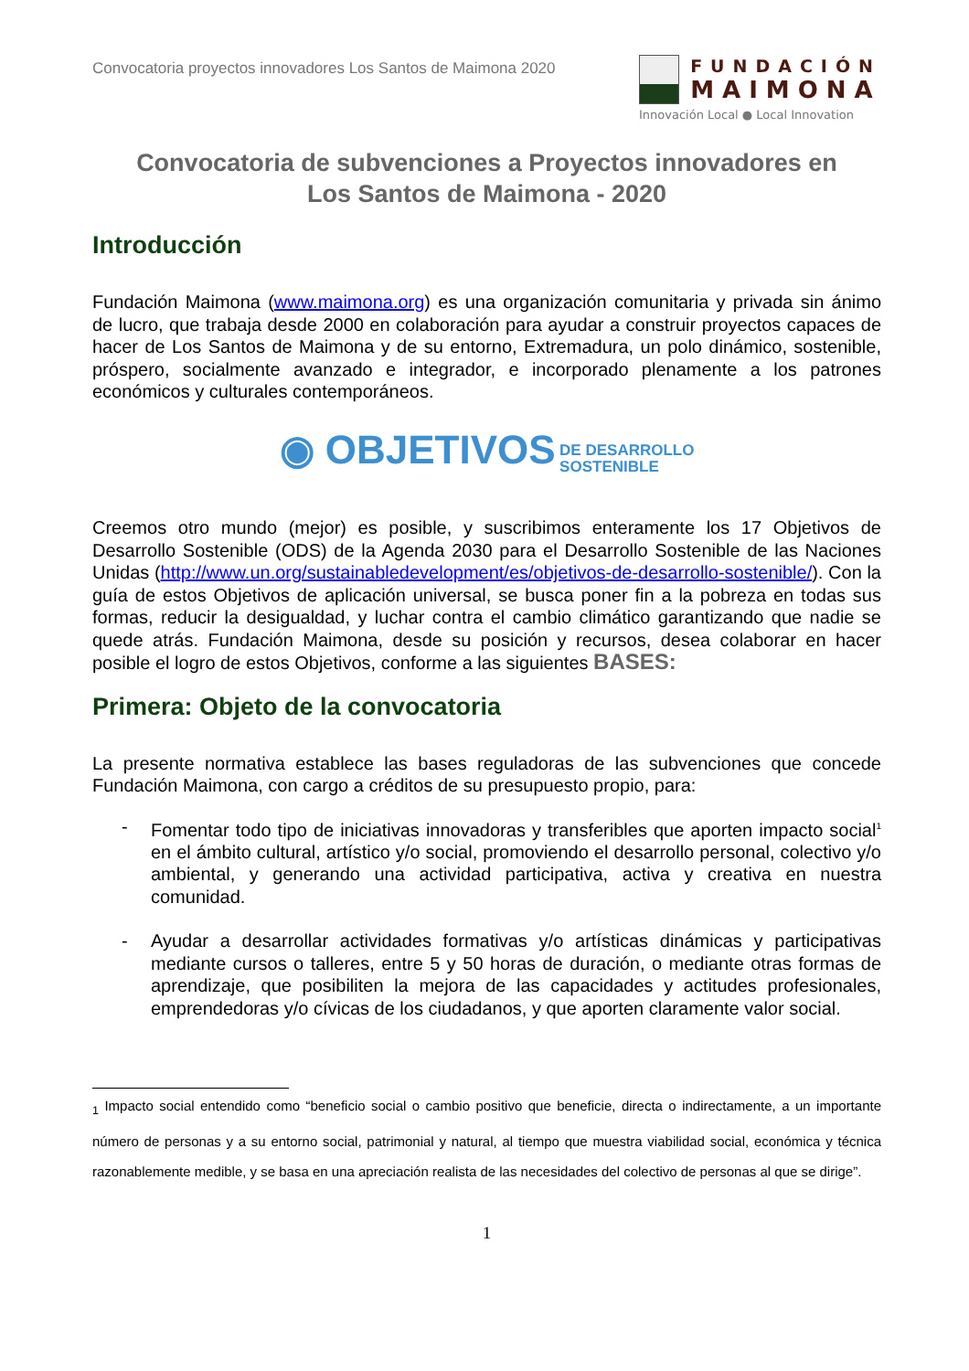Convocatoria proyectos innovadores Los Santos de Maimona 2020
FUNDACIÓN
MAIMONA
Innovación Local ● Local Innovation
Convocatoria de subvenciones a Proyectos innovadores en
Los Santos de Maimona - 2020
Introducción
Fundación Maimona (www.maimona.org) es una organización comunitaria y privada sin ánimo de lucro, que trabaja desde 2000 en colaboración para ayudar a construir proyectos capaces de hacer de Los Santos de Maimona y de su entorno, Extremadura, un polo dinámico, sostenible, próspero, socialmente avanzado e integrador, e incorporado plenamente a los patrones económicos y culturales contemporáneos.
◉ OBJETIVOS DE DESARROLLO
SOSTENIBLE
Creemos otro mundo (mejor) es posible, y suscribimos enteramente los 17 Objetivos de Desarrollo Sostenible (ODS) de la Agenda 2030 para el Desarrollo Sostenible de las Naciones Unidas (http://www.un.org/sustainabledevelopment/es/objetivos-de-desarrollo-sostenible/). Con la guía de estos Objetivos de aplicación universal, se busca poner fin a la pobreza en todas sus formas, reducir la desigualdad, y luchar contra el cambio climático garantizando que nadie se quede atrás. Fundación Maimona, desde su posición y recursos, desea colaborar en hacer posible el logro de estos Objetivos, conforme a las siguientes BASES:
Primera: Objeto de la convocatoria
La presente normativa establece las bases reguladoras de las subvenciones que concede Fundación Maimona, con cargo a créditos de su presupuesto propio, para:
- Fomentar todo tipo de iniciativas innovadoras y transferibles que aporten impacto social<sup>1</sup> en el ámbito cultural, artístico y/o social, promoviendo el desarrollo personal, colectivo y/o ambiental, y generando una actividad participativa, activa y creativa en nuestra comunidad.
- Ayudar a desarrollar actividades formativas y/o artísticas dinámicas y participativas mediante cursos o talleres, entre 5 y 50 horas de duración, o mediante otras formas de aprendizaje, que posibiliten la mejora de las capacidades y actitudes profesionales, emprendedoras y/o cívicas de los ciudadanos, y que aporten claramente valor social.
<sub>1</sub> Impacto social entendido como “beneficio social o cambio positivo que beneficie, directa o indirectamente, a un importante número de personas y a su entorno social, patrimonial y natural, al tiempo que muestra viabilidad social, económica y técnica razonablemente medible, y se basa en una apreciación realista de las necesidades del colectivo de personas al que se dirige”.
1